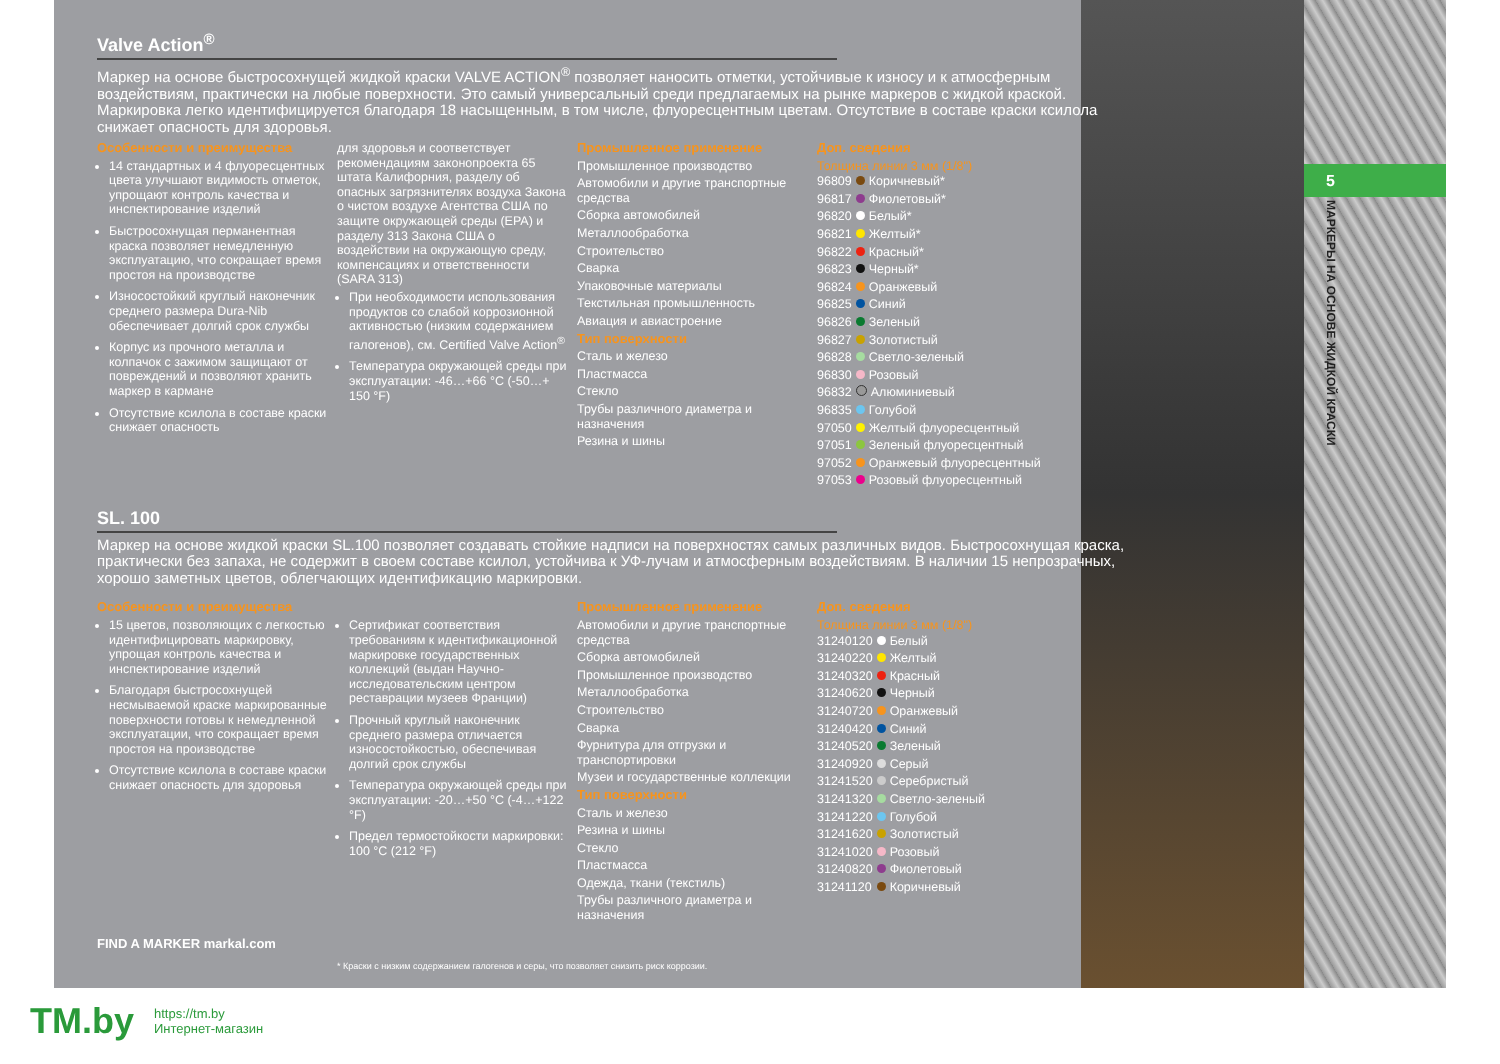5
МАРКЕРЫ НА ОСНОВЕ ЖИДКОЙ КРАСКИ
Valve Action<sup>®</sup>
Маркер на основе быстросохнущей жидкой краски VALVE ACTION<sup>®</sup> позволяет наносить отметки, устойчивые к износу и к атмосферным воздействиям, практически на любые поверхности. Это самый универсальный среди предлагаемых на рынке маркеров с жидкой краской. Маркировка легко идентифицируется благодаря 18 насыщенным, в том числе, флуоресцентным цветам. Отсутствие в составе краски ксилола снижает опасность для здоровья.
Особенности и преимущества
14 стандартных и 4 флуоресцентных цвета улучшают видимость отметок, упрощают контроль качества и инспектирование изделий
Быстросохнущая перманентная краска позволяет немедленную эксплуатацию, что сокращает время простоя на производстве
Износостойкий круглый наконечник среднего размера Dura-Nib обеспечивает долгий срок службы
Корпус из прочного металла и колпачок с зажимом защищают от повреждений и позволяют хранить маркер в кармане
Отсутствие ксилола в составе краски снижает опасность
для здоровья и соответствует рекомендациям законопроекта 65 штата Калифорния, разделу об опасных загрязнителях воздуха Закона о чистом воздухе Агентства США по защите окружающей среды (EPA) и разделу 313 Закона США о воздействии на окружающую среду, компенсациях и ответственности (SARA 313)
При необходимости использования продуктов со слабой коррозионной активностью (низким содержанием галогенов), см. Certified Valve Action<sup>®</sup>
Температура окружающей среды при эксплуатации: -46…+66 °C (-50…+ 150 °F)
Промышленное применение
Промышленное производство
Автомобили и другие транспортные средства
Сборка автомобилей
Металлообработка
Строительство
Сварка
Упаковочные материалы
Текстильная промышленность
Авиация и авиастроение
Тип поверхности
Сталь и железо
Пластмасса
Стекло
Трубы различного диаметра и назначения
Резина и шины
Доп. сведения
Толщина линии 3 мм (1/8")
| 96809 | Коричневый* |
| 96817 | Фиолетовый* |
| 96820 | Белый* |
| 96821 | Желтый* |
| 96822 | Красный* |
| 96823 | Черный* |
| 96824 | Оранжевый |
| 96825 | Синий |
| 96826 | Зеленый |
| 96827 | Золотистый |
| 96828 | Светло-зеленый |
| 96830 | Розовый |
| 96832 | Алюминиевый |
| 96835 | Голубой |
| 97050 | Желтый флуоресцентный |
| 97051 | Зеленый флуоресцентный |
| 97052 | Оранжевый флуоресцентный |
| 97053 | Розовый флуоресцентный |
SL. 100
Маркер на основе жидкой краски SL.100 позволяет создавать стойкие надписи на поверхностях самых различных видов. Быстросохнущая краска, практически без запаха, не содержит в своем составе ксилол, устойчива к УФ-лучам и атмосферным воздействиям. В наличии 15 непрозрачных, хорошо заметных цветов, облегчающих идентификацию маркировки.
Особенности и преимущества
15 цветов, позволяющих с легкостью идентифицировать маркировку, упрощая контроль качества и инспектирование изделий
Благодаря быстросохнущей несмываемой краске маркированные поверхности готовы к немедленной эксплуатации, что сокращает время простоя на производстве
Отсутствие ксилола в составе краски снижает опасность для здоровья
Сертификат соответствия требованиям к идентификационной маркировке государственных коллекций (выдан Научно-исследовательским центром реставрации музеев Франции)
Прочный круглый наконечник среднего размера отличается износостойкостью, обеспечивая долгий срок службы
Температура окружающей среды при эксплуатации: -20…+50 °C (-4…+122 °F)
Предел термостойкости маркировки: 100 °C (212 °F)
Промышленное применение
Автомобили и другие транспортные средства
Сборка автомобилей
Промышленное производство
Металлообработка
Строительство
Сварка
Фурнитура для отгрузки и транспортировки
Музеи и государственные коллекции
Тип поверхности
Сталь и железо
Резина и шины
Стекло
Пластмасса
Одежда, ткани (текстиль)
Трубы различного диаметра и назначения
Доп. сведения
Толщина линии 3 мм (1/8")
| 31240120 | Белый |
| 31240220 | Желтый |
| 31240320 | Красный |
| 31240620 | Черный |
| 31240720 | Оранжевый |
| 31240420 | Синий |
| 31240520 | Зеленый |
| 31240920 | Серый |
| 31241520 | Серебристый |
| 31241320 | Светло-зеленый |
| 31241220 | Голубой |
| 31241620 | Золотистый |
| 31241020 | Розовый |
| 31240820 | Фиолетовый |
| 31241120 | Коричневый |
FIND A MARKER markal.com
* Краски с низким содержанием галогенов и серы, что позволяет снизить риск коррозии.
TM.by https://tm.by
Интернет-магазин